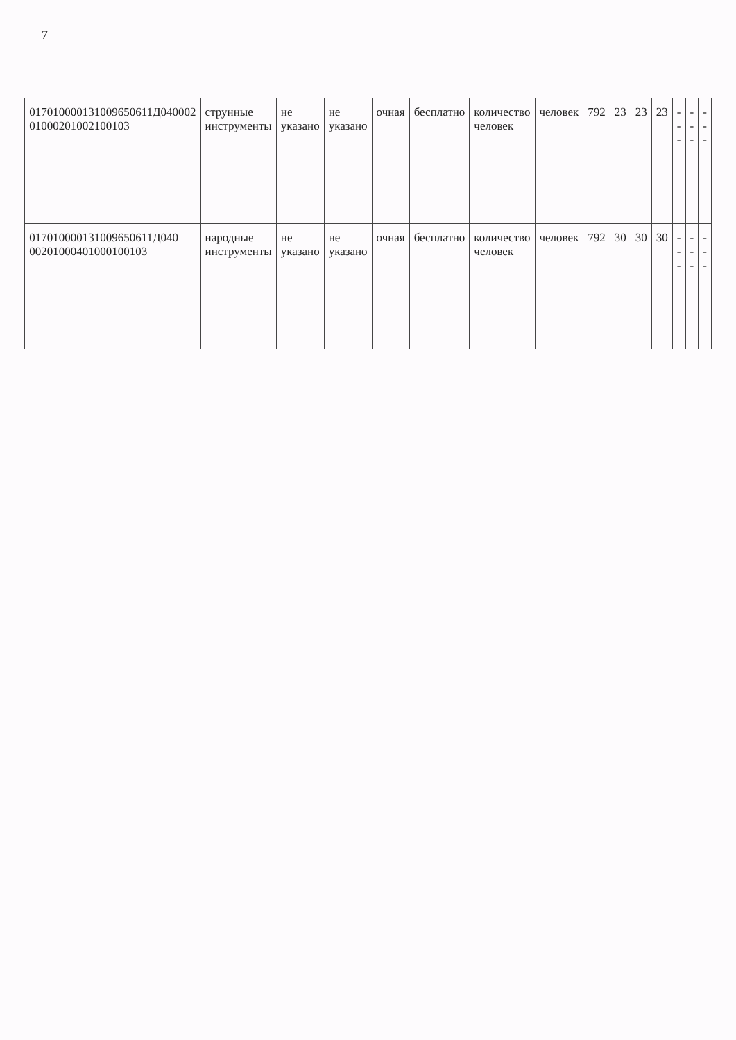7
| 017010000131009650611Д040002 01000201002100103 | струнные инструменты | не указано | не указано | очная | бесплатно | количество человек | человек | 792 | 23 | 23 | 23 | --- | --- | --- |
| 017010000131009650611Д040 00201000401000100103 | народные инструменты | не указано | не указано | очная | бесплатно | количество человек | человек | 792 | 30 | 30 | 30 | --- | --- | --- |